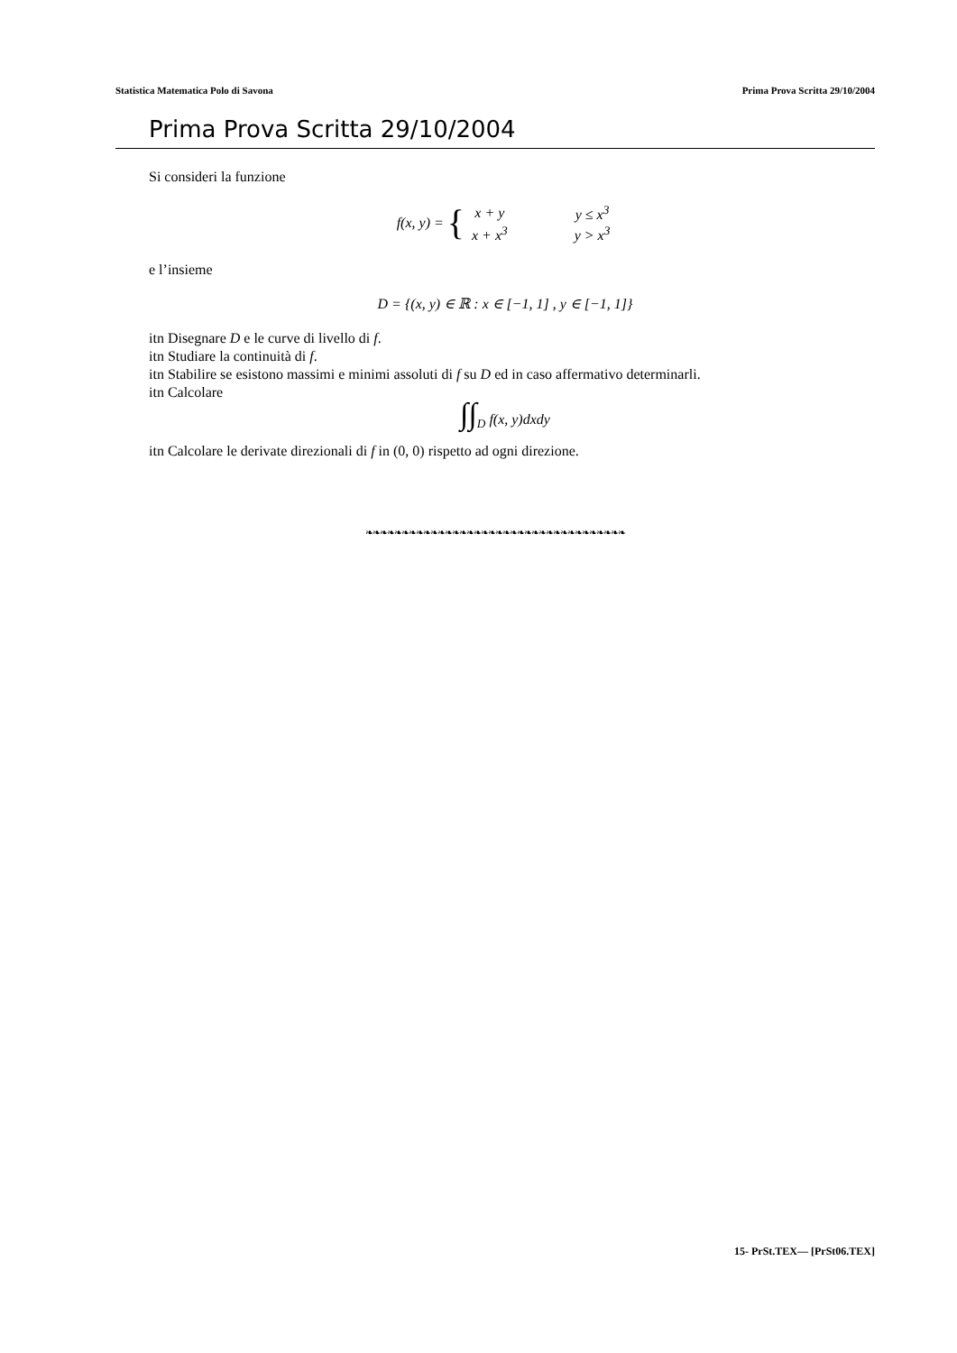Statistica Matematica Polo di Savona Prima Prova Scritta 29/10/2004
Prima Prova Scritta 29/10/2004
Si consideri la funzione
f(x, y) = {
| x + y | y ≤ x<sup>3</sup> |
| x + x<sup>3</sup> | y > x<sup>3</sup> |
e l’insieme
D = {(x, y) ∈ ℝ : x ∈ [−1, 1] , y ∈ [−1, 1]}
itn Disegnare D e le curve di livello di f.
itn Studiare la continuità di f.
itn Stabilire se esistono massimi e minimi assoluti di f su D ed in caso affermativo determinarli.
itn Calcolare
∫∫<sub>D</sub> f(x, y)dxdy
itn Calcolare le derivate direzionali di f in (0, 0) rispetto ad ogni direzione.
❧❧❧❧❧❧❧❧❧❧❧❧❧❧❧❧❧❧❧❧❧❧❧❧❧❧❧❧❧❧❧❧❧❧❧❧
15- PrSt.TEX— [PrSt06.TEX]